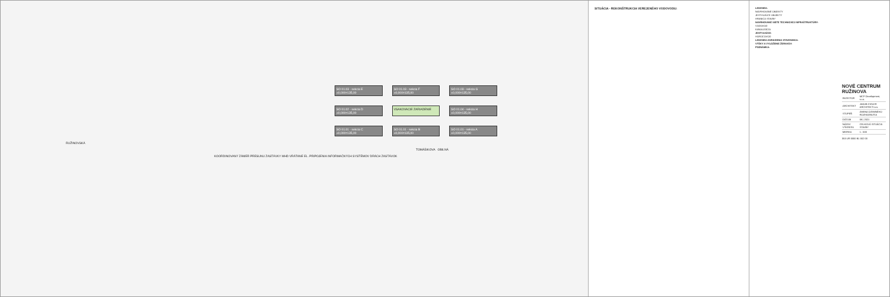SO 01.03 - sekcia E ±0,000=135,00
SO 01.03 - sekcia F ±0,000=135,00
SO 01.03 - sekcia G ±0,000=135,00
SO 01.02 - sekcia D ±0,000=135,00
VSAKOVACIE ZARIADENIE
SO 01.04 - sekcia H ±0,000=135,00
SO 01.01 - sekcia C ±0,000=135,00
SO 01.01 - sekcia B ±0,000=135,00
SO 01.01 - sekcia A ±0,000=135,00
RUŽINOVSKÁ
TOMÁŠIKOVA OBILNÁ
KOORDINOVANÝ ZÁMER PRESUNU ZASTÁVKY MHD VRÁTANE EL. PRIPOJENIA INFORMAČNÝCH SYSTÉMOV DRÁCH ZASTÁVOK
SITUÁCIA - REKONŠTRUKCIA VEREJENÉHO VODOVODU:
LEGENDA:
NAVRHOVANÉ OBJEKTY
JESTVUJÚCE OBJEKTY
HRANICA STAVBY
NAVRHOVANÉ SIETE TECHNICKEJ INFRAŠTRUKTÚRY:
VODOVOD
KANALIZÁCIA
JESTVUJÚCE:
HORÚCOVOD
LEGENDA ZARIADENIA STAVENISKA:
VÝŠKY A VYLOŽENIE ŽERAVOV:
POZNÁMKA:
NOVÉ CENTRUM RUŽINOVA
| INVESTOR | MCP Development, s.r.o. |
| ARCHITEKT | JAKUB CIGLER ARCHITEKTI a.s. |
| STUPEŇ | ZMENA ÚZEMNÉHO ROZHODNUTIA |
| DÁTUM | 08 / 2021 |
| NÁZOV VÝKRESU | CELKOVÁ SITUÁCIA STAVBY |
| MIERKA | 1 : 500 |
353 UR 0000 B1 002 00